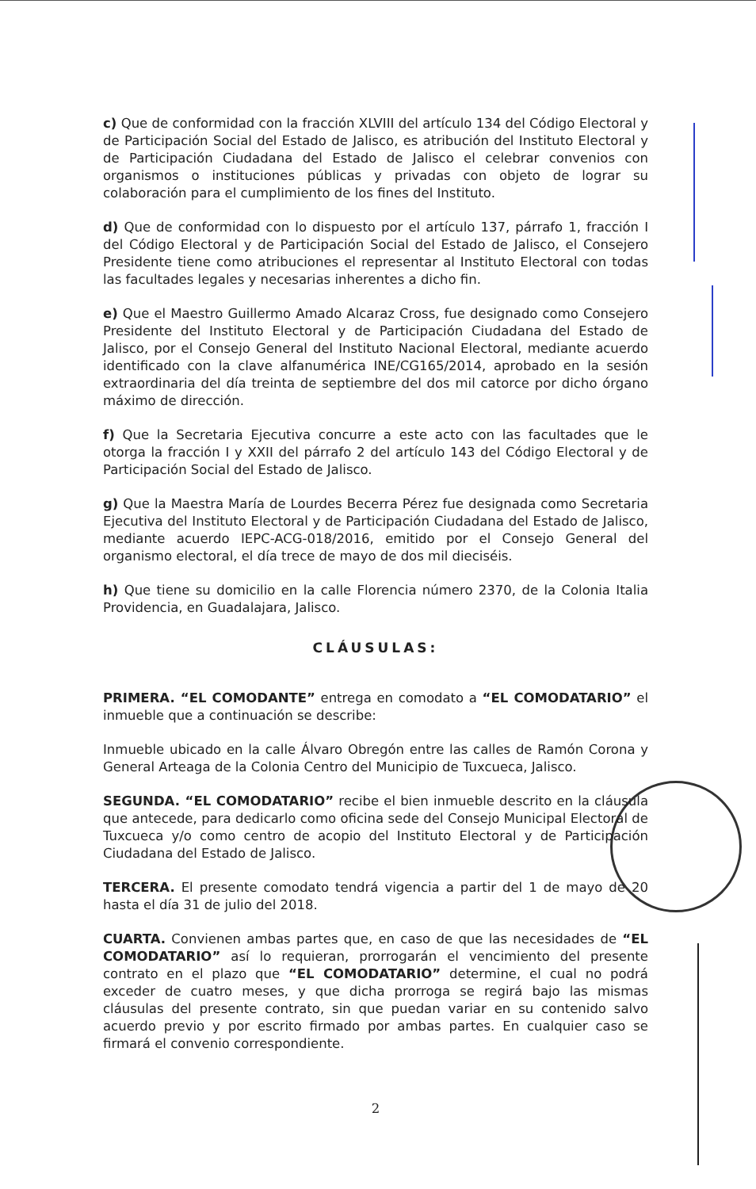c) Que de conformidad con la fracción XLVIII del artículo 134 del Código Electoral y de Participación Social del Estado de Jalisco, es atribución del Instituto Electoral y de Participación Ciudadana del Estado de Jalisco el celebrar convenios con organismos o instituciones públicas y privadas con objeto de lograr su colaboración para el cumplimiento de los fines del Instituto.
d) Que de conformidad con lo dispuesto por el artículo 137, párrafo 1, fracción I del Código Electoral y de Participación Social del Estado de Jalisco, el Consejero Presidente tiene como atribuciones el representar al Instituto Electoral con todas las facultades legales y necesarias inherentes a dicho fin.
e) Que el Maestro Guillermo Amado Alcaraz Cross, fue designado como Consejero Presidente del Instituto Electoral y de Participación Ciudadana del Estado de Jalisco, por el Consejo General del Instituto Nacional Electoral, mediante acuerdo identificado con la clave alfanumérica INE/CG165/2014, aprobado en la sesión extraordinaria del día treinta de septiembre del dos mil catorce por dicho órgano máximo de dirección.
f) Que la Secretaria Ejecutiva concurre a este acto con las facultades que le otorga la fracción I y XXII del párrafo 2 del artículo 143 del Código Electoral y de Participación Social del Estado de Jalisco.
g) Que la Maestra María de Lourdes Becerra Pérez fue designada como Secretaria Ejecutiva del Instituto Electoral y de Participación Ciudadana del Estado de Jalisco, mediante acuerdo IEPC-ACG-018/2016, emitido por el Consejo General del organismo electoral, el día trece de mayo de dos mil dieciséis.
h) Que tiene su domicilio en la calle Florencia número 2370, de la Colonia Italia Providencia, en Guadalajara, Jalisco.
CLÁUSULAS:
PRIMERA. “EL COMODANTE” entrega en comodato a “EL COMODATARIO” el inmueble que a continuación se describe:
Inmueble ubicado en la calle Álvaro Obregón entre las calles de Ramón Corona y General Arteaga de la Colonia Centro del Municipio de Tuxcueca, Jalisco.
SEGUNDA. “EL COMODATARIO” recibe el bien inmueble descrito en la cláusula que antecede, para dedicarlo como oficina sede del Consejo Municipal Electoral de Tuxcueca y/o como centro de acopio del Instituto Electoral y de Participación Ciudadana del Estado de Jalisco.
TERCERA. El presente comodato tendrá vigencia a partir del 1 de mayo de 20 hasta el día 31 de julio del 2018.
CUARTA. Convienen ambas partes que, en caso de que las necesidades de “EL COMODATARIO” así lo requieran, prorrogarán el vencimiento del presente contrato en el plazo que “EL COMODATARIO” determine, el cual no podrá exceder de cuatro meses, y que dicha prorroga se regirá bajo las mismas cláusulas del presente contrato, sin que puedan variar en su contenido salvo acuerdo previo y por escrito firmado por ambas partes. En cualquier caso se firmará el convenio correspondiente.
2